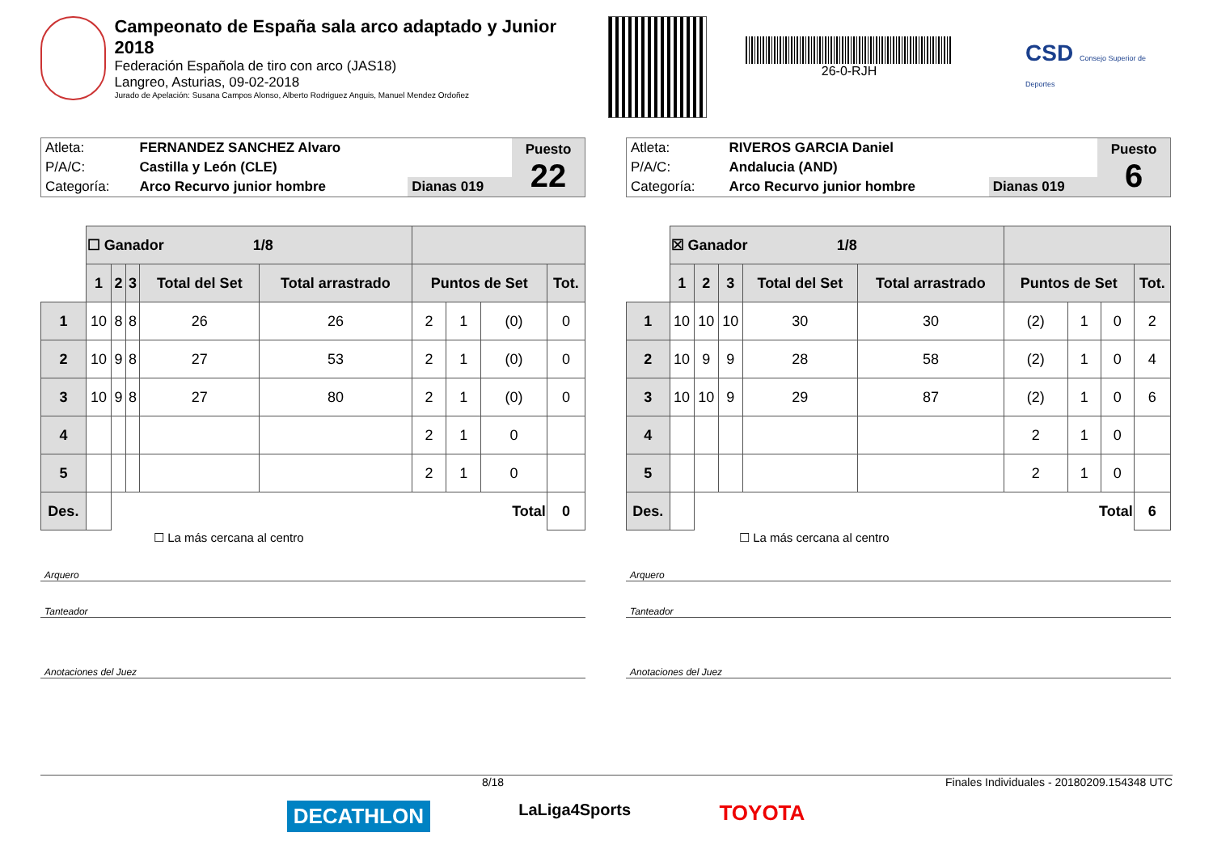Campeonato de España sala arco adaptado y Junior 2018
Federación Española de tiro con arco (JAS18)
Langreo, Asturias, 09-02-2018
Jurado de Apelación: Susana Campos Alonso, Alberto Rodriguez Anguis, Manuel Mendez Ordoñez
26-0-RJH
CSD Consejo Superior de Deportes
| Atleta: | FERNANDEZ SANCHEZ Alvaro | | Puesto 22 |
| P/A/C: | Castilla y León (CLE) | | |
| Categoría: | Arco Recurvo junior hombre | Dianas 019 | |
| | ☐ Ganador 1/8 | | | | | | | | |
| | 1 | 2 | 3 | Total del Set | Total arrastrado | Puntos de Set | | | Tot. |
| 1 | 10 | 8 | 8 | 26 | 26 | 2 | 1 | (0) | 0 |
| 2 | 10 | 9 | 8 | 27 | 53 | 2 | 1 | (0) | 0 |
| 3 | 10 | 9 | 8 | 27 | 80 | 2 | 1 | (0) | 0 |
| 4 | | | | | | 2 | 1 | 0 | |
| 5 | | | | | | 2 | 1 | 0 | |
| Des. | | Total | | | | | | | 0 |
☐ La más cercana al centro
Arquero
Tanteador
Anotaciones del Juez
| Atleta: | RIVEROS GARCIA Daniel | | Puesto 6 |
| P/A/C: | Andalucia (AND) | | |
| Categoría: | Arco Recurvo junior hombre | Dianas 019 | |
| | ☒ Ganador 1/8 | | | | | | | | |
| | 1 | 2 | 3 | Total del Set | Total arrastrado | Puntos de Set | | | Tot. |
| 1 | 10 | 10 | 10 | 30 | 30 | (2) | 1 | 0 | 2 |
| 2 | 10 | 9 | 9 | 28 | 58 | (2) | 1 | 0 | 4 |
| 3 | 10 | 10 | 9 | 29 | 87 | (2) | 1 | 0 | 6 |
| 4 | | | | | | 2 | 1 | 0 | |
| 5 | | | | | | 2 | 1 | 0 | |
| Des. | | Total | | | | | | | 6 |
☐ La más cercana al centro
Arquero
Tanteador
Anotaciones del Juez
8/18 Finales Individuales - 20180209.154348 UTC
DECATHLON LaLiga4Sports TOYOTA